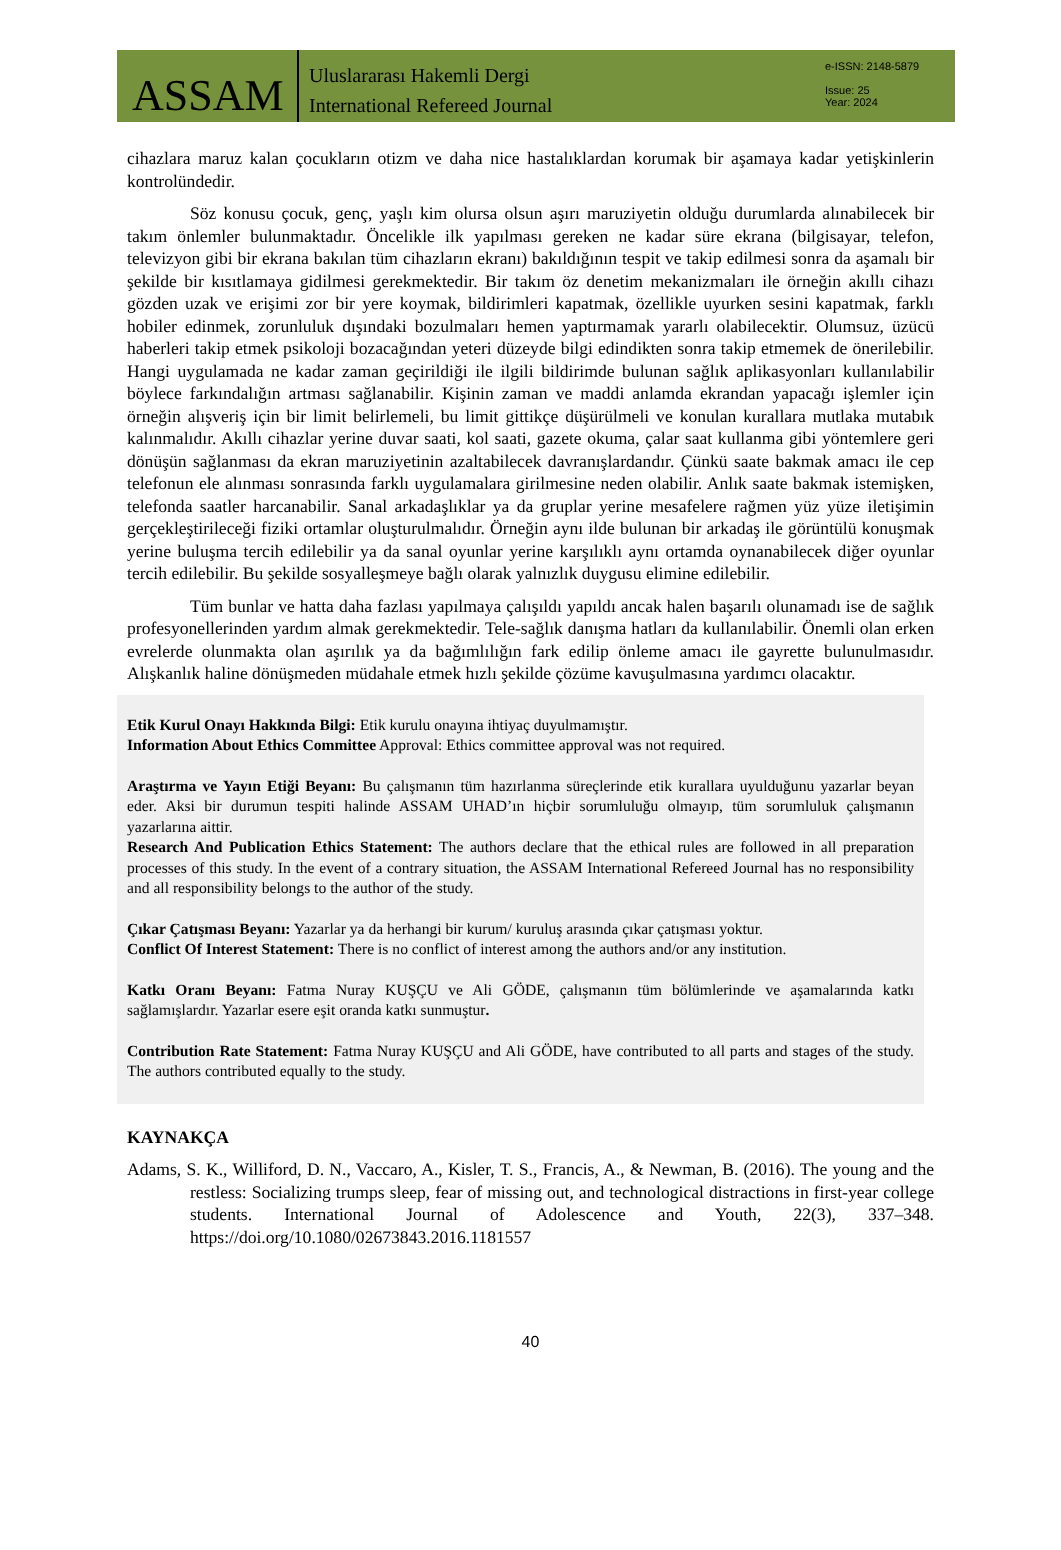ASSAM
Uluslararası Hakemli Dergi
International Refereed Journal
e-ISSN: 2148-5879
Issue: 25
Year: 2024
cihazlara maruz kalan çocukların otizm ve daha nice hastalıklardan korumak bir aşamaya kadar yetişkinlerin kontrolündedir.
Söz konusu çocuk, genç, yaşlı kim olursa olsun aşırı maruziyetin olduğu durumlarda alınabilecek bir takım önlemler bulunmaktadır. Öncelikle ilk yapılması gereken ne kadar süre ekrana (bilgisayar, telefon, televizyon gibi bir ekrana bakılan tüm cihazların ekranı) bakıldığının tespit ve takip edilmesi sonra da aşamalı bir şekilde bir kısıtlamaya gidilmesi gerekmektedir. Bir takım öz denetim mekanizmaları ile örneğin akıllı cihazı gözden uzak ve erişimi zor bir yere koymak, bildirimleri kapatmak, özellikle uyurken sesini kapatmak, farklı hobiler edinmek, zorunluluk dışındaki bozulmaları hemen yaptırmamak yararlı olabilecektir. Olumsuz, üzücü haberleri takip etmek psikoloji bozacağından yeteri düzeyde bilgi edindikten sonra takip etmemek de önerilebilir. Hangi uygulamada ne kadar zaman geçirildiği ile ilgili bildirimde bulunan sağlık aplikasyonları kullanılabilir böylece farkındalığın artması sağlanabilir. Kişinin zaman ve maddi anlamda ekrandan yapacağı işlemler için örneğin alışveriş için bir limit belirlemeli, bu limit gittikçe düşürülmeli ve konulan kurallara mutlaka mutabık kalınmalıdır. Akıllı cihazlar yerine duvar saati, kol saati, gazete okuma, çalar saat kullanma gibi yöntemlere geri dönüşün sağlanması da ekran maruziyetinin azaltabilecek davranışlardandır. Çünkü saate bakmak amacı ile cep telefonun ele alınması sonrasında farklı uygulamalara girilmesine neden olabilir. Anlık saate bakmak istemişken, telefonda saatler harcanabilir. Sanal arkadaşlıklar ya da gruplar yerine mesafelere rağmen yüz yüze iletişimin gerçekleştirileceği fiziki ortamlar oluşturulmalıdır. Örneğin aynı ilde bulunan bir arkadaş ile görüntülü konuşmak yerine buluşma tercih edilebilir ya da sanal oyunlar yerine karşılıklı aynı ortamda oynanabilecek diğer oyunlar tercih edilebilir. Bu şekilde sosyalleşmeye bağlı olarak yalnızlık duygusu elimine edilebilir.
Tüm bunlar ve hatta daha fazlası yapılmaya çalışıldı yapıldı ancak halen başarılı olunamadı ise de sağlık profesyonellerinden yardım almak gerekmektedir. Tele-sağlık danışma hatları da kullanılabilir. Önemli olan erken evrelerde olunmakta olan aşırılık ya da bağımlılığın fark edilip önleme amacı ile gayrette bulunulmasıdır. Alışkanlık haline dönüşmeden müdahale etmek hızlı şekilde çözüme kavuşulmasına yardımcı olacaktır.
Etik Kurul Onayı Hakkında Bilgi: Etik kurulu onayına ihtiyaç duyulmamıştır.
Information About Ethics Committee Approval: Ethics committee approval was not required.
Araştırma ve Yayın Etiği Beyanı: Bu çalışmanın tüm hazırlanma süreçlerinde etik kurallara uyulduğunu yazarlar beyan eder. Aksi bir durumun tespiti halinde ASSAM UHAD’ın hiçbir sorumluluğu olmayıp, tüm sorumluluk çalışmanın yazarlarına aittir.
Research And Publication Ethics Statement: The authors declare that the ethical rules are followed in all preparation processes of this study. In the event of a contrary situation, the ASSAM International Refereed Journal has no responsibility and all responsibility belongs to the author of the study.
Çıkar Çatışması Beyanı: Yazarlar ya da herhangi bir kurum/ kuruluş arasında çıkar çatışması yoktur.
Conflict Of Interest Statement: There is no conflict of interest among the authors and/or any institution.
Katkı Oranı Beyanı: Fatma Nuray KUŞÇU ve Ali GÖDE, çalışmanın tüm bölümlerinde ve aşamalarında katkı sağlamışlardır. Yazarlar esere eşit oranda katkı sunmuştur.
Contribution Rate Statement: Fatma Nuray KUŞÇU and Ali GÖDE, have contributed to all parts and stages of the study. The authors contributed equally to the study.
KAYNAKÇA
Adams, S. K., Williford, D. N., Vaccaro, A., Kisler, T. S., Francis, A., & Newman, B. (2016). The young and the restless: Socializing trumps sleep, fear of missing out, and technological distractions in first-year college students. International Journal of Adolescence and Youth, 22(3), 337–348. https://doi.org/10.1080/02673843.2016.1181557
40